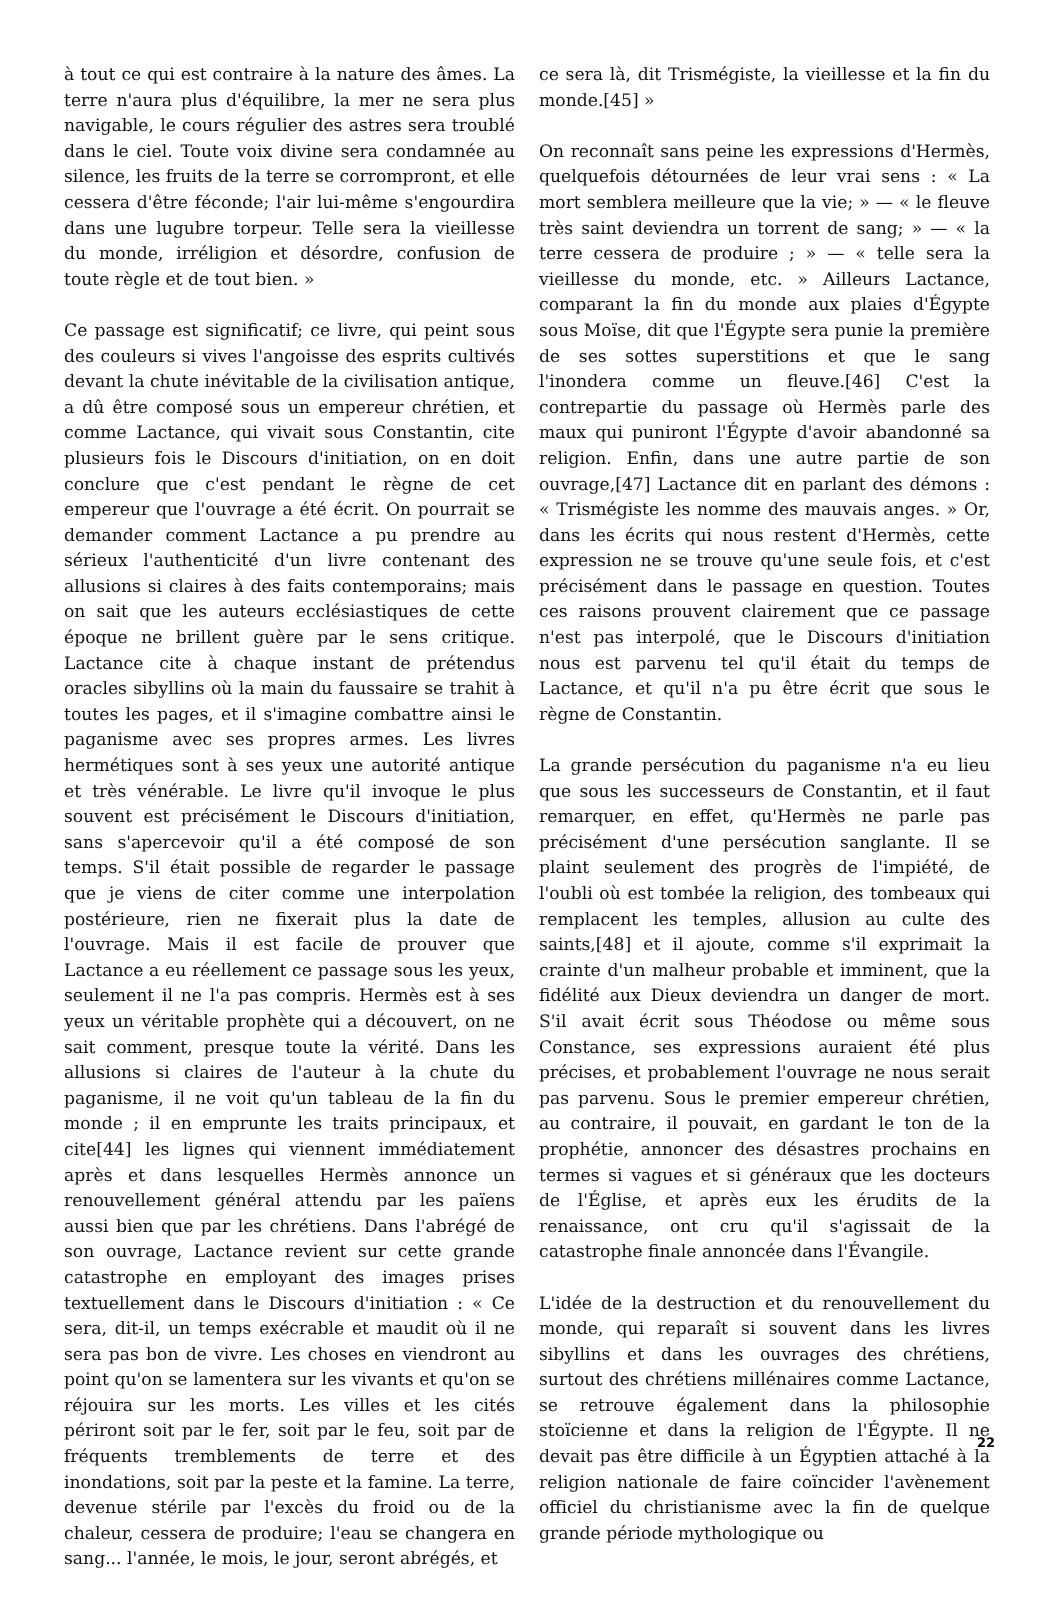à tout ce qui est contraire à la nature des âmes. La terre n'aura plus d'équilibre, la mer ne sera plus navigable, le cours régulier des astres sera troublé dans le ciel. Toute voix divine sera condamnée au silence, les fruits de la terre se corrompront, et elle cessera d'être féconde; l'air lui-même s'engourdira dans une lugubre torpeur. Telle sera la vieillesse du monde, irréligion et désordre, confusion de toute règle et de tout bien. »
Ce passage est significatif; ce livre, qui peint sous des couleurs si vives l'angoisse des esprits cultivés devant la chute inévitable de la civilisation antique, a dû être composé sous un empereur chrétien, et comme Lactance, qui vivait sous Constantin, cite plusieurs fois le Discours d'initiation, on en doit conclure que c'est pendant le règne de cet empereur que l'ouvrage a été écrit. On pourrait se demander comment Lactance a pu prendre au sérieux l'authenticité d'un livre contenant des allusions si claires à des faits contemporains; mais on sait que les auteurs ecclésiastiques de cette époque ne brillent guère par le sens critique. Lactance cite à chaque instant de prétendus oracles sibyllins où la main du faussaire se trahit à toutes les pages, et il s'imagine combattre ainsi le paganisme avec ses propres armes. Les livres hermétiques sont à ses yeux une autorité antique et très vénérable. Le livre qu'il invoque le plus souvent est précisément le Discours d'initiation, sans s'apercevoir qu'il a été composé de son temps. S'il était possible de regarder le passage que je viens de citer comme une interpolation postérieure, rien ne fixerait plus la date de l'ouvrage. Mais il est facile de prouver que Lactance a eu réellement ce passage sous les yeux, seulement il ne l'a pas compris. Hermès est à ses yeux un véritable prophète qui a découvert, on ne sait comment, presque toute la vérité. Dans les allusions si claires de l'auteur à la chute du paganisme, il ne voit qu'un tableau de la fin du monde ; il en emprunte les traits principaux, et cite[44] les lignes qui viennent immédiatement après et dans lesquelles Hermès annonce un renouvellement général attendu par les païens aussi bien que par les chrétiens. Dans l'abrégé de son ouvrage, Lactance revient sur cette grande catastrophe en employant des images prises textuellement dans le Discours d'initiation : « Ce sera, dit-il, un temps exécrable et maudit où il ne sera pas bon de vivre. Les choses en viendront au point qu'on se lamentera sur les vivants et qu'on se réjouira sur les morts. Les villes et les cités périront soit par le fer, soit par le feu, soit par de fréquents tremblements de terre et des inondations, soit par la peste et la famine. La terre, devenue stérile par l'excès du froid ou de la chaleur, cessera de produire; l'eau se changera en sang... l'année, le mois, le jour, seront abrégés, et
ce sera là, dit Trismégiste, la vieillesse et la fin du monde.[45] »
On reconnaît sans peine les expressions d'Hermès, quelquefois détournées de leur vrai sens : « La mort semblera meilleure que la vie; » — « le fleuve très saint deviendra un torrent de sang; » — « la terre cessera de produire ; » — « telle sera la vieillesse du monde, etc. » Ailleurs Lactance, comparant la fin du monde aux plaies d'Égypte sous Moïse, dit que l'Égypte sera punie la première de ses sottes superstitions et que le sang l'inondera comme un fleuve.[46] C'est la contrepartie du passage où Hermès parle des maux qui puniront l'Égypte d'avoir abandonné sa religion. Enfin, dans une autre partie de son ouvrage,[47] Lactance dit en parlant des démons : « Trismégiste les nomme des mauvais anges. » Or, dans les écrits qui nous restent d'Hermès, cette expression ne se trouve qu'une seule fois, et c'est précisément dans le passage en question. Toutes ces raisons prouvent clairement que ce passage n'est pas interpolé, que le Discours d'initiation nous est parvenu tel qu'il était du temps de Lactance, et qu'il n'a pu être écrit que sous le règne de Constantin.
La grande persécution du paganisme n'a eu lieu que sous les successeurs de Constantin, et il faut remarquer, en effet, qu'Hermès ne parle pas précisément d'une persécution sanglante. Il se plaint seulement des progrès de l'impiété, de l'oubli où est tombée la religion, des tombeaux qui remplacent les temples, allusion au culte des saints,[48] et il ajoute, comme s'il exprimait la crainte d'un malheur probable et imminent, que la fidélité aux Dieux deviendra un danger de mort. S'il avait écrit sous Théodose ou même sous Constance, ses expressions auraient été plus précises, et probablement l'ouvrage ne nous serait pas parvenu. Sous le premier empereur chrétien, au contraire, il pouvait, en gardant le ton de la prophétie, annoncer des désastres prochains en termes si vagues et si généraux que les docteurs de l'Église, et après eux les érudits de la renaissance, ont cru qu'il s'agissait de la catastrophe finale annoncée dans l'Évangile.
L'idée de la destruction et du renouvellement du monde, qui reparaît si souvent dans les livres sibyllins et dans les ouvrages des chrétiens, surtout des chrétiens millénaires comme Lactance, se retrouve également dans la philosophie stoïcienne et dans la religion de l'Égypte. Il ne devait pas être difficile à un Égyptien attaché à la religion nationale de faire coïncider l'avènement officiel du christianisme avec la fin de quelque grande période mythologique ou
22